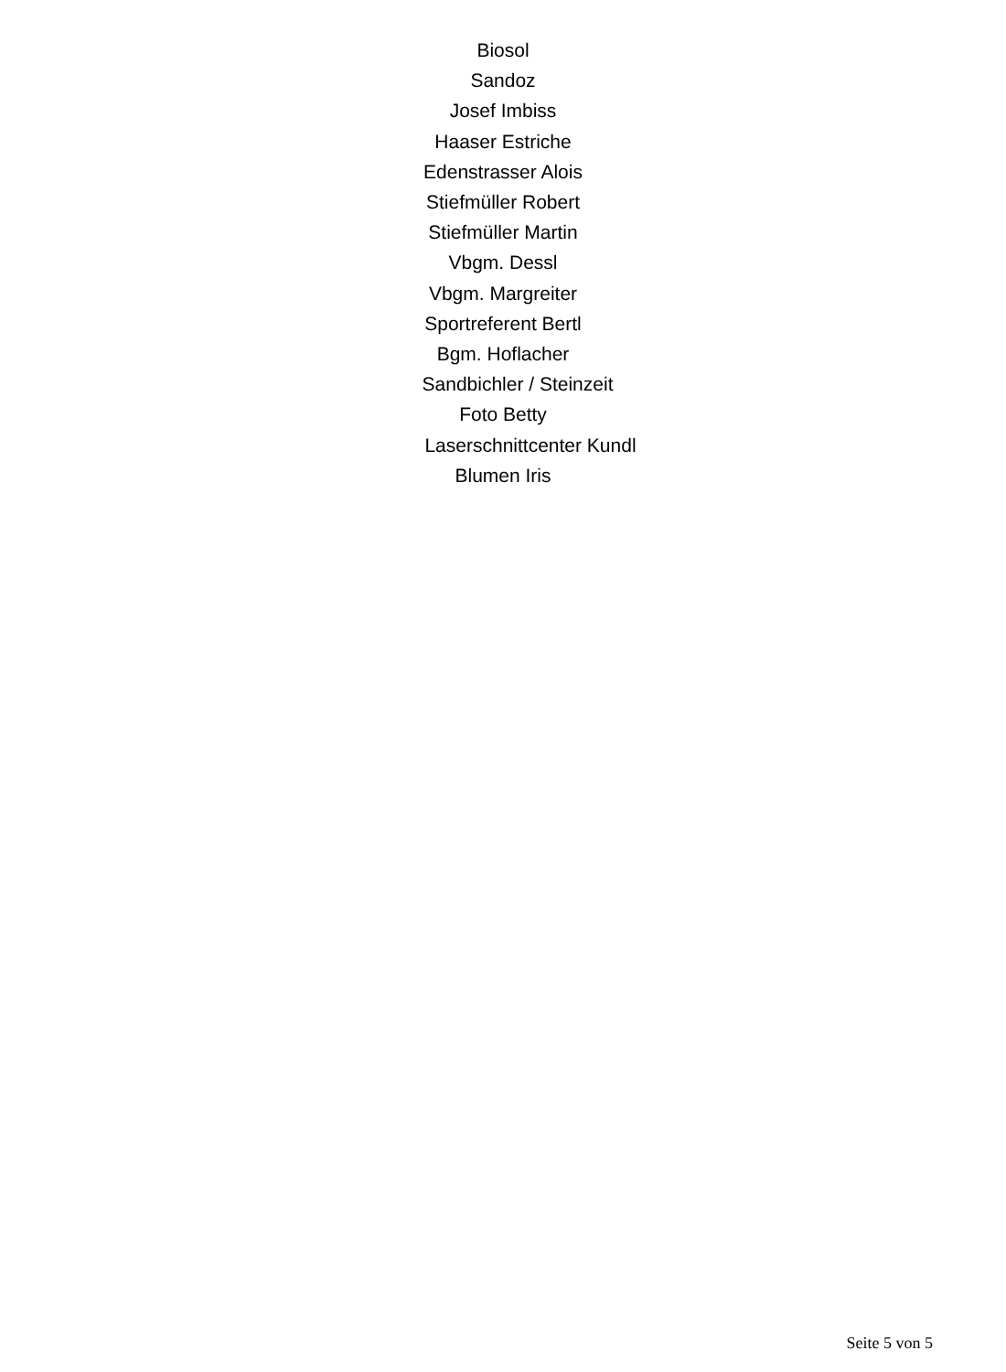Biosol
Sandoz
Josef Imbiss
Haaser Estriche
Edenstrasser Alois
Stiefmüller Robert
Stiefmüller Martin
Vbgm. Dessl
Vbgm. Margreiter
Sportreferent Bertl
Bgm. Hoflacher
Sandbichler / Steinzeit
Foto Betty
Laserschnittcenter Kundl
Blumen Iris
Seite 5 von 5